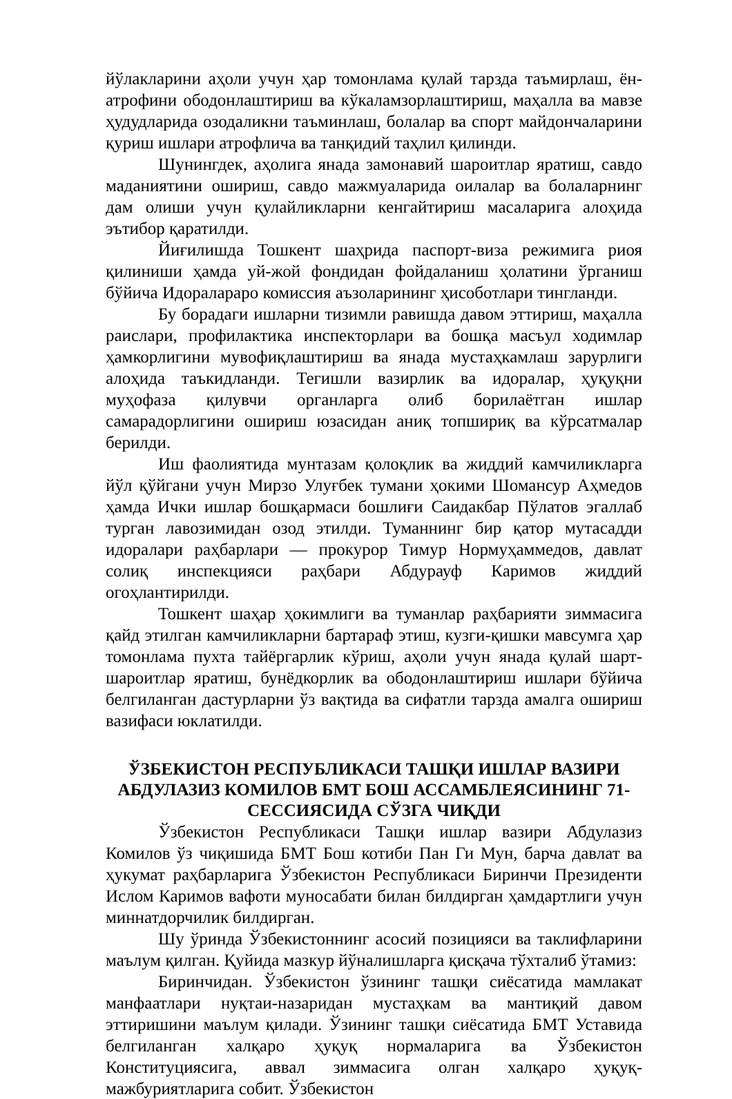йўлакларини аҳоли учун ҳар томонлама қулай тарзда таъмирлаш, ён-атрофини ободонлаштириш ва кўкаламзорлаштириш, маҳалла ва мавзе ҳудудларида озодаликни таъминлаш, болалар ва спорт майдончаларини қуриш ишлари атрофлича ва танқидий таҳлил қилинди.
Шунингдек, аҳолига янада замонавий шароитлар яратиш, савдо маданиятини ошириш, савдо мажмуаларида оилалар ва болаларнинг дам олиши учун қулайликларни кенгайтириш масаларига алоҳида эътибор қаратилди.
Йиғилишда Тошкент шаҳрида паспорт-виза режимига риоя қилиниши ҳамда уй-жой фондидан фойдаланиш ҳолатини ўрганиш бўйича Идоралараро комиссия аъзоларининг ҳисоботлари тингланди.
Бу борадаги ишларни тизимли равишда давом эттириш, маҳалла раислари, профилактика инспекторлари ва бошқа масъул ходимлар ҳамкорлигини мувофиқлаштириш ва янада мустаҳкамлаш зарурлиги алоҳида таъкидланди. Тегишли вазирлик ва идоралар, ҳуқуқни муҳофаза қилувчи органларга олиб борилаётган ишлар самарадорлигини ошириш юзасидан аниқ топшириқ ва кўрсатмалар берилди.
Иш фаолиятида мунтазам қолоқлик ва жиддий камчиликларга йўл қўйгани учун Мирзо Улуғбек тумани ҳокими Шомансур Аҳмедов ҳамда Ички ишлар бошқармаси бошлиғи Саидакбар Пўлатов эгаллаб турган лавозимидан озод этилди. Туманнинг бир қатор мутасадди идоралари раҳбарлари — прокурор Тимур Нормуҳаммедов, давлат солиқ инспекцияси раҳбари Абдурауф Каримов жиддий огоҳлантирилди.
Тошкент шаҳар ҳокимлиги ва туманлар раҳбарияти зиммасига қайд этилган камчиликларни бартараф этиш, кузги-қишки мавсумга ҳар томонлама пухта тайёргарлик кўриш, аҳоли учун янада қулай шарт-шароитлар яратиш, бунёдкорлик ва ободонлаштириш ишлари бўйича белгиланган дастурларни ўз вақтида ва сифатли тарзда амалга ошириш вазифаси юклатилди.
ЎЗБЕКИСТОН РЕСПУБЛИКАСИ ТАШҚИ ИШЛАР ВАЗИРИ
АБДУЛАЗИЗ КОМИЛОВ БМТ БОШ АССАМБЛЕЯСИНИНГ 71-
СЕССИЯСИДА СЎЗГА ЧИҚДИ
Ўзбекистон Республикаси Ташқи ишлар вазири Абдулазиз Комилов ўз чиқишида БМТ Бош котиби Пан Ги Мун, барча давлат ва ҳукумат раҳбарларига Ўзбекистон Республикаси Биринчи Президенти Ислом Каримов вафоти муносабати билан билдирган ҳамдартлиги учун миннатдорчилик билдирган.
Шу ўринда Ўзбекистоннинг асосий позицияси ва таклифларини маълум қилган. Қуйида мазкур йўналишларга қисқача тўхталиб ўтамиз:
Биринчидан. Ўзбекистон ўзининг ташқи сиёсатида мамлакат манфаатлари нуқтаи-назаридан мустаҳкам ва мантиқий давом эттиришини маълум қилади. Ўзининг ташқи сиёсатида БМТ Уставида белгиланган халқаро ҳуқуқ нормаларига ва Ўзбекистон Конституциясига, аввал зиммасига олган халқаро ҳуқуқ-мажбуриятларига собит. Ўзбекистон